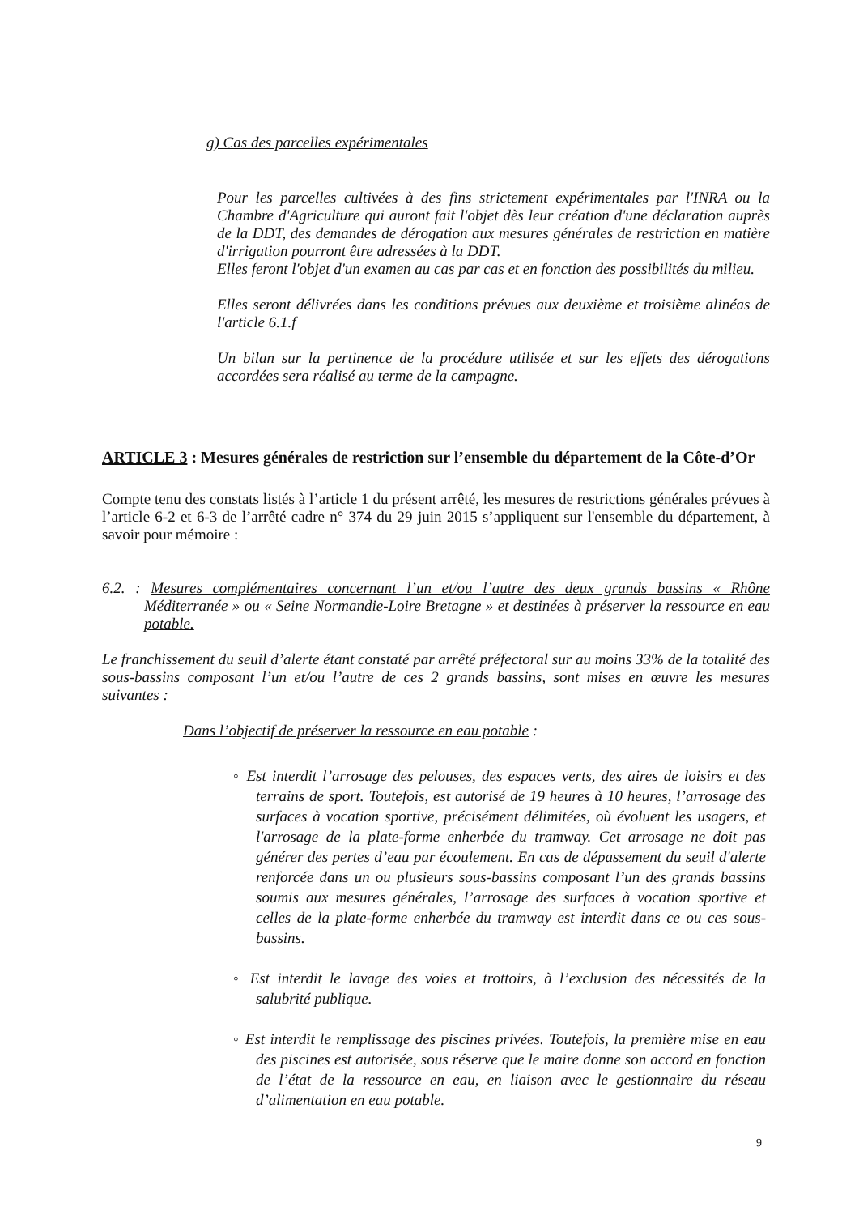g) Cas des parcelles expérimentales
Pour les parcelles cultivées à des fins strictement expérimentales par l'INRA ou la Chambre d'Agriculture qui auront fait l'objet dès leur création d'une déclaration auprès de la DDT, des demandes de dérogation aux mesures générales de restriction en matière d'irrigation pourront être adressées à la DDT.
Elles feront l'objet d'un examen au cas par cas et en fonction des possibilités du milieu.
Elles seront délivrées dans les conditions prévues aux deuxième et troisième alinéas de l'article 6.1.f
Un bilan sur la pertinence de la procédure utilisée et sur les effets des dérogations accordées sera réalisé au terme de la campagne.
ARTICLE 3 : Mesures générales de restriction sur l’ensemble du département de la Côte-d’Or
Compte tenu des constats listés à l’article 1 du présent arrêté, les mesures de restrictions générales prévues à l’article 6-2 et 6-3 de l’arrêté cadre n° 374 du 29 juin 2015 s’appliquent sur l'ensemble du département, à savoir pour mémoire :
6.2. : Mesures complémentaires concernant l’un et/ou l’autre des deux grands bassins « Rhône Méditerranée » ou « Seine Normandie-Loire Bretagne » et destinées à préserver la ressource en eau potable.
Le franchissement du seuil d’alerte étant constaté par arrêté préfectoral sur au moins 33% de la totalité des sous-bassins composant l’un et/ou l’autre de ces 2 grands bassins, sont mises en œuvre les mesures suivantes :
Dans l’objectif de préserver la ressource en eau potable :
◦ Est interdit l’arrosage des pelouses, des espaces verts, des aires de loisirs et des terrains de sport. Toutefois, est autorisé de 19 heures à 10 heures, l’arrosage des surfaces à vocation sportive, précisément délimitées, où évoluent les usagers, et l'arrosage de la plate-forme enherbée du tramway. Cet arrosage ne doit pas générer des pertes d’eau par écoulement. En cas de dépassement du seuil d'alerte renforcée dans un ou plusieurs sous-bassins composant l’un des grands bassins soumis aux mesures générales, l’arrosage des surfaces à vocation sportive et celles de la plate-forme enherbée du tramway est interdit dans ce ou ces sous-bassins.
◦ Est interdit le lavage des voies et trottoirs, à l’exclusion des nécessités de la salubrité publique.
◦ Est interdit le remplissage des piscines privées. Toutefois, la première mise en eau des piscines est autorisée, sous réserve que le maire donne son accord en fonction de l’état de la ressource en eau, en liaison avec le gestionnaire du réseau d’alimentation en eau potable.
9